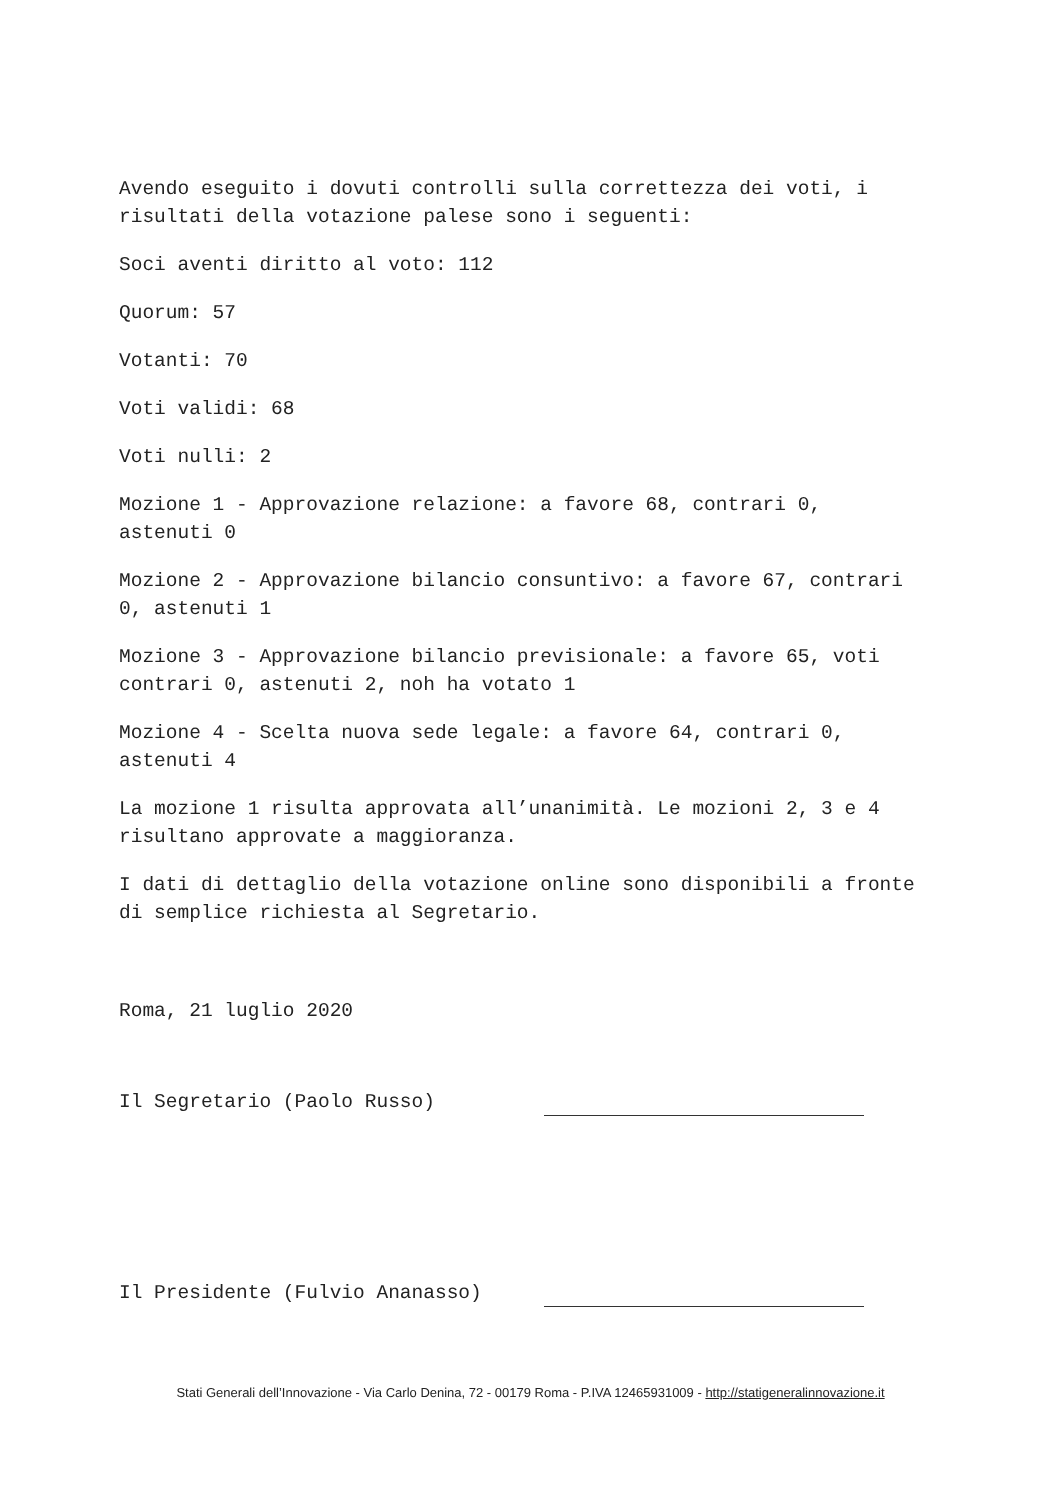Avendo eseguito i dovuti controlli sulla correttezza dei voti, i risultati della votazione palese sono i seguenti:
Soci aventi diritto al voto: 112
Quorum: 57
Votanti: 70
Voti validi: 68
Voti nulli: 2
Mozione 1 - Approvazione relazione: a favore 68, contrari 0, astenuti 0
Mozione 2 - Approvazione bilancio consuntivo: a favore 67, contrari 0, astenuti 1
Mozione 3 - Approvazione bilancio previsionale: a favore 65, voti contrari 0, astenuti 2, noh ha votato 1
Mozione 4 - Scelta nuova sede legale: a favore 64, contrari 0, astenuti 4
La mozione 1 risulta approvata all’unanimità. Le mozioni 2, 3 e 4 risultano approvate a maggioranza.
I dati di dettaglio della votazione online sono disponibili a fronte di semplice richiesta al Segretario.
Roma, 21 luglio 2020
Il Segretario (Paolo Russo)
Il Presidente (Fulvio Ananasso)
Stati Generali dell’Innovazione - Via Carlo Denina, 72 - 00179 Roma - P.IVA 12465931009 - http://statigeneralinnovazione.it